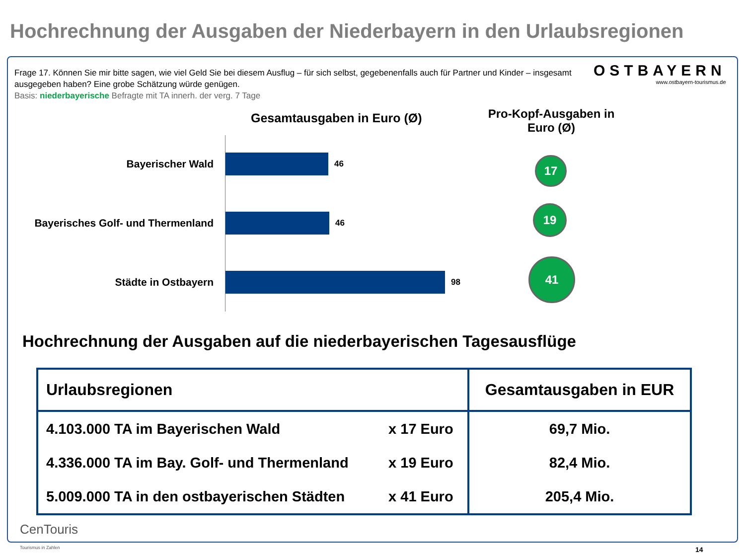Hochrechnung der Ausgaben der Niederbayern in den Urlaubsregionen
Frage 17. Können Sie mir bitte sagen, wie viel Geld Sie bei diesem Ausflug – für sich selbst, gegebenenfalls auch für Partner und Kinder – insgesamt ausgegeben haben? Eine grobe Schätzung würde genügen.
Basis: niederbayerische Befragte mit TA innerh. der verg. 7 Tage
OSTBAYERN
www.ostbayern-tourismus.de
Gesamtausgaben in Euro (Ø)
Pro-Kopf-Ausgaben in Euro (Ø)
Bayerischer Wald 46
Bayerisches Golf- und Thermenland 46
Städte in Ostbayern 98
17
19
41
Hochrechnung der Ausgaben auf die niederbayerischen Tagesausflüge
| Urlaubsregionen | | Gesamtausgaben in EUR |
| --- | --- | --- |
| 4.103.000 TA im Bayerischen Wald | x 17 Euro | 69,7 Mio. |
| 4.336.000 TA im Bay. Golf- und Thermenland | x 19 Euro | 82,4 Mio. |
| 5.009.000 TA in den ostbayerischen Städten | x 41 Euro | 205,4 Mio. |
CenTouris
Tourismus in Zahlen
14